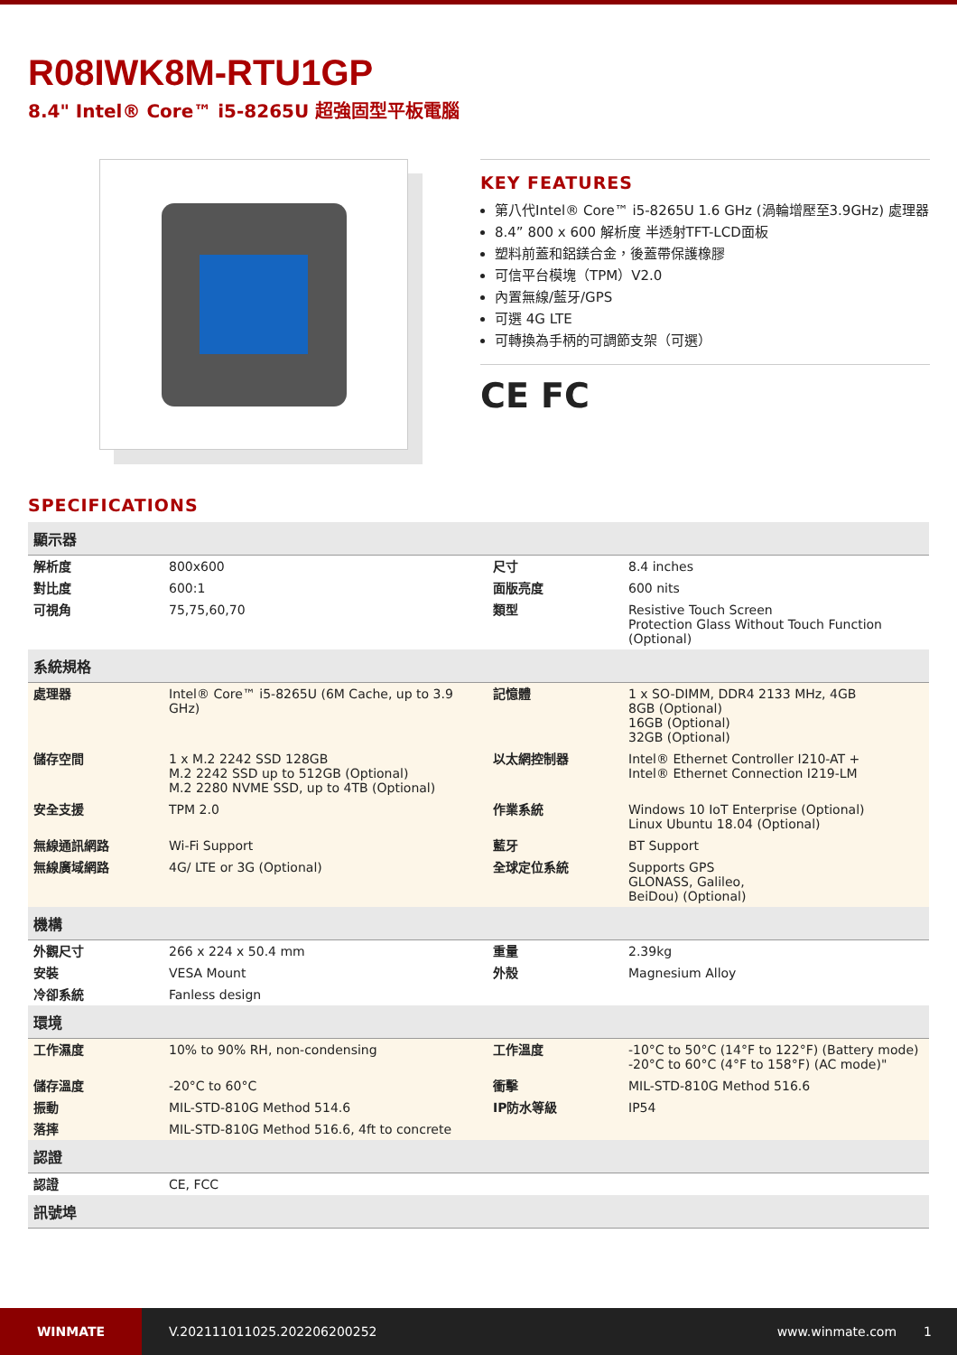R08IWK8M-RTU1GP
8.4" Intel® Core™ i5-8265U 超強固型平板電腦
KEY FEATURES
第八代Intel® Core™ i5-8265U 1.6 GHz (渦輪增壓至3.9GHz) 處理器
8.4” 800 x 600 解析度 半透射TFT-LCD面板
塑料前蓋和鋁鎂合金，後蓋帶保護橡膠
可信平台模塊（TPM）V2.0
內置無線/藍牙/GPS
可選 4G LTE
可轉換為手柄的可調節支架（可選）
CE FC
SPECIFICATIONS
| 顯示器 | | | |
| --- | --- | --- | --- |
| 解析度 | 800x600 | 尺寸 | 8.4 inches |
| 對比度 | 600:1 | 面版亮度 | 600 nits |
| 可視角 | 75,75,60,70 | 類型 | Resistive Touch Screen Protection Glass Without Touch Function (Optional) |
| 系統規格 | | | |
| 處理器 | Intel® Core™ i5-8265U (6M Cache, up to 3.9 GHz) | 記憶體 | 1 x SO-DIMM, DDR4 2133 MHz, 4GB 8GB (Optional) 16GB (Optional) 32GB (Optional) |
| 儲存空間 | 1 x M.2 2242 SSD 128GB M.2 2242 SSD up to 512GB (Optional) M.2 2280 NVME SSD, up to 4TB (Optional) | 以太網控制器 | Intel® Ethernet Controller I210-AT + Intel® Ethernet Connection I219-LM |
| 安全支援 | TPM 2.0 | 作業系統 | Windows 10 IoT Enterprise (Optional) Linux Ubuntu 18.04 (Optional) |
| 無線通訊網路 | Wi-Fi Support | 藍牙 | BT Support |
| 無線廣域網路 | 4G/ LTE or 3G (Optional) | 全球定位系統 | Supports GPS GLONASS, Galileo, BeiDou) (Optional) |
| 機構 | | | |
| 外觀尺寸 | 266 x 224 x 50.4 mm | 重量 | 2.39kg |
| 安裝 | VESA Mount | 外殼 | Magnesium Alloy |
| 冷卻系統 | Fanless design | | |
| 環境 | | | |
| 工作濕度 | 10% to 90% RH, non-condensing | 工作溫度 | -10°C to 50°C (14°F to 122°F) (Battery mode) -20°C to 60°C (4°F to 158°F) (AC mode)" |
| 儲存溫度 | -20°C to 60°C | 衝擊 | MIL-STD-810G Method 516.6 |
| 振動 | MIL-STD-810G Method 514.6 | IP防水等級 | IP54 |
| 落摔 | MIL-STD-810G Method 516.6, 4ft to concrete | | |
| 認證 | | | |
| 認證 | CE, FCC | | |
| 訊號埠 | | | |
WINMATE
V.202111011025.202206200252 www.winmate.com 1